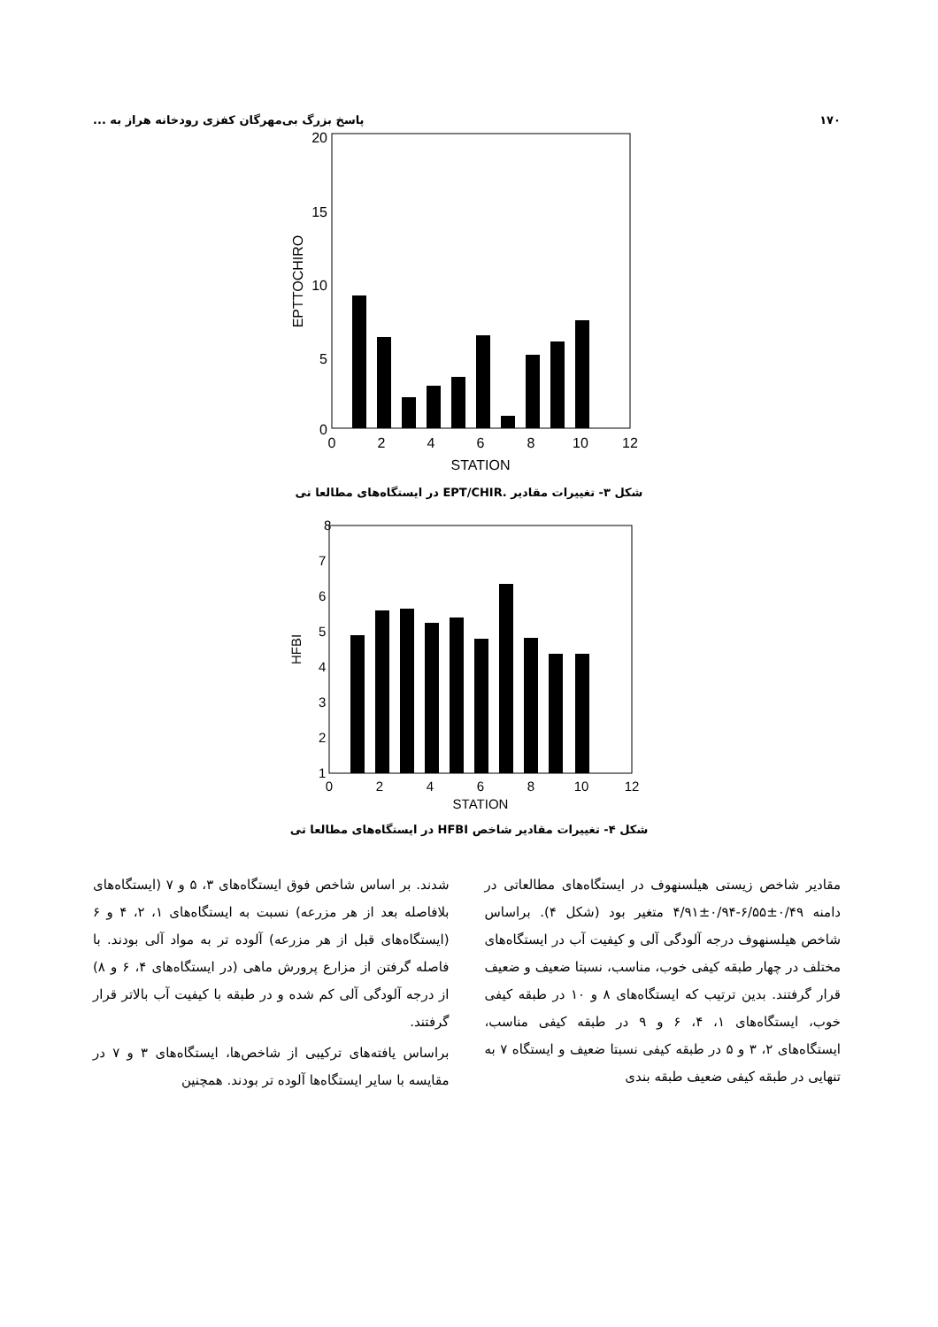۱۷۰ پاسخ بزرگ بی‌مهرگان کفزی رودخانه هراز به ...
20
15
10
5
0
0
2
4
6
8
10
12
STATION
EPTTOCHIRO
شکل ۳- تغییرات مقادیر .EPT/CHIR در ایستگاه‌های مطالعا تی
8
7
6
5
4
3
2
1
0
2
4
6
8
10
12
STATION
HFBI
شکل ۴- تغییرات مقادیر شاخص HFBI در ایستگاه‌های مطالعا تی
مقادیر شاخص زیستی هیلسنهوف در ایستگاه‌های مطالعاتی در دامنه ۰/۴۹±۶/۵۵-۰/۹۴±۴/۹۱ متغیر بود (شکل ۴). براساس شاخص هیلسنهوف درجه آلودگی آلی و کیفیت آب در ایستگاه‌های مختلف در چهار طبقه کیفی خوب، مناسب، نسبتا ضعیف و ضعیف قرار گرفتند. بدین ترتیب که ایستگاه‌های ۸ و ۱۰ در طبقه کیفی خوب، ایستگاه‌های ۱، ۴، ۶ و ۹ در طبقه کیفی مناسب، ایستگاه‌های ۲، ۳ و ۵ در طبقه کیفی نسبتا ضعیف و ایستگاه ۷ به تنهایی در طبقه کیفی ضعیف طبقه بندی
شدند. بر اساس شاخص فوق ایستگاه‌های ۳، ۵ و ۷ (ایستگاه‌های بلافاصله بعد از هر مزرعه) نسبت به ایستگاه‌های ۱، ۲، ۴ و ۶ (ایستگاه‌های قبل از هر مزرعه) آلوده تر به مواد آلی بودند. با فاصله گرفتن از مزارع پرورش ماهی (در ایستگاه‌های ۴، ۶ و ۸) از درجه آلودگی آلی کم شده و در طبقه با کیفیت آب بالاتر قرار گرفتند.
براساس یافته‌های ترکیبی از شاخص‌ها، ایستگاه‌های ۳ و ۷ در مقایسه با سایر ایستگاه‌ها آلوده تر بودند. همچنین